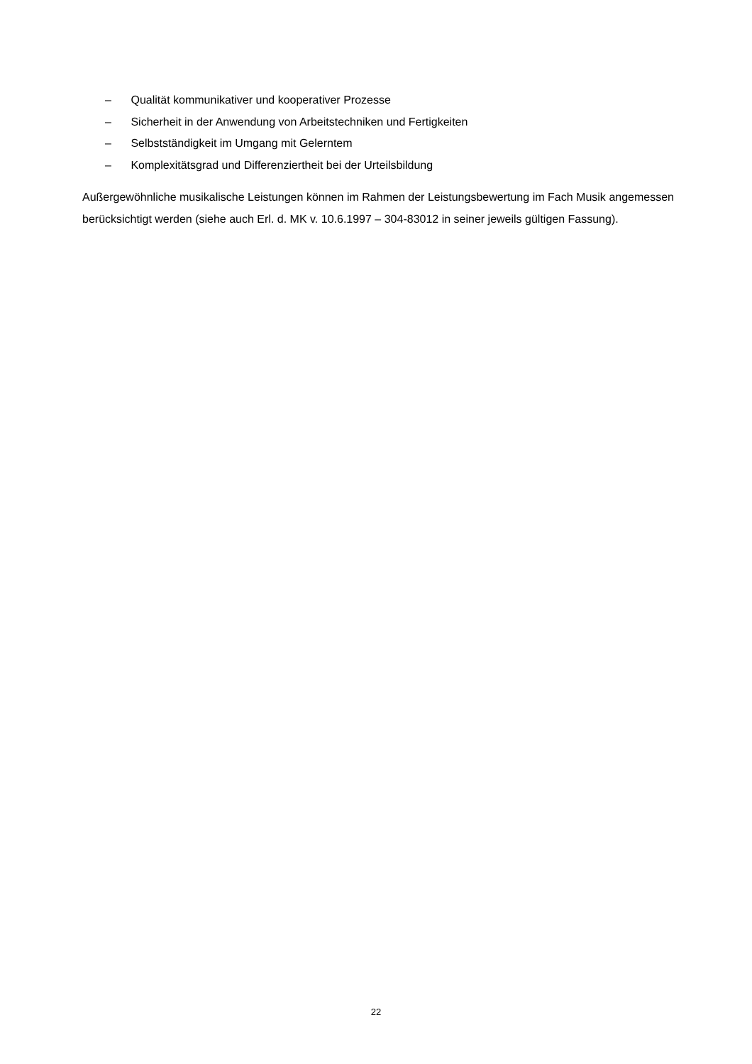– Qualität kommunikativer und kooperativer Prozesse
– Sicherheit in der Anwendung von Arbeitstechniken und Fertigkeiten
– Selbstständigkeit im Umgang mit Gelerntem
– Komplexitätsgrad und Differenziertheit bei der Urteilsbildung
Außergewöhnliche musikalische Leistungen können im Rahmen der Leistungsbewertung im Fach Musik angemessen berücksichtigt werden (siehe auch Erl. d. MK v. 10.6.1997 – 304-83012 in seiner jeweils gültigen Fassung).
22